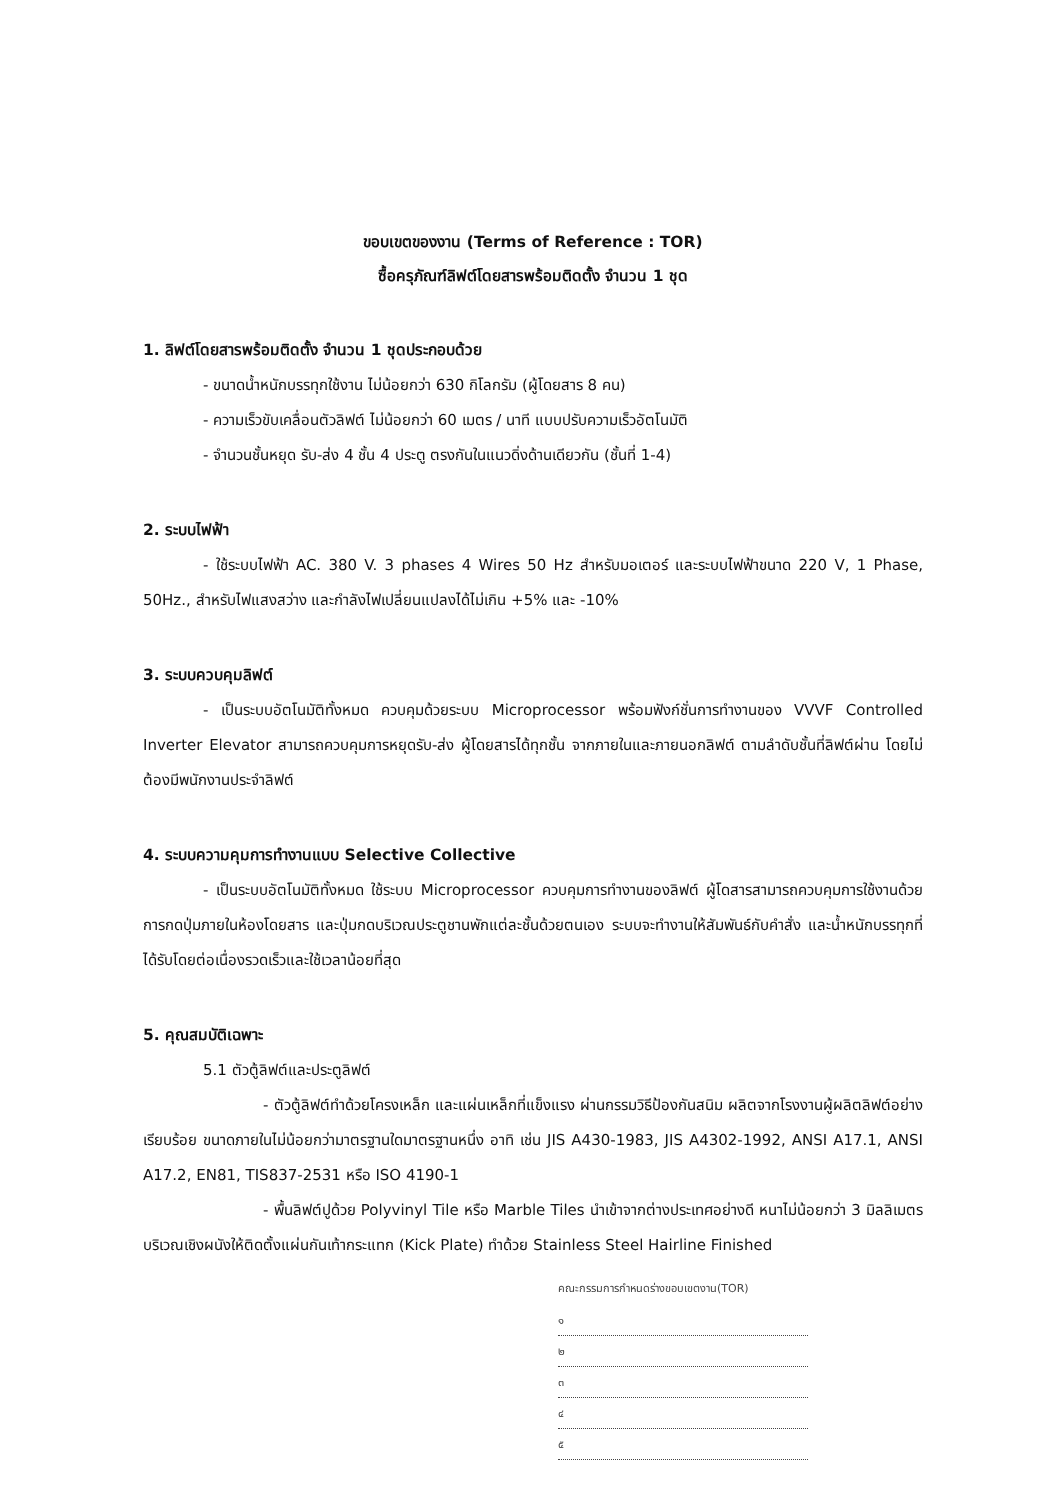ขอบเขตของงาน (Terms of Reference : TOR)
ซื้อครุภัณฑ์ลิฟต์โดยสารพร้อมติดตั้ง จำนวน 1 ชุด
1. ลิฟต์โดยสารพร้อมติดตั้ง จำนวน 1 ชุดประกอบด้วย
- ขนาดน้ำหนักบรรทุกใช้งาน ไม่น้อยกว่า 630 กิโลกรัม (ผู้โดยสาร 8 คน)
- ความเร็วขับเคลื่อนตัวลิฟต์ ไม่น้อยกว่า 60 เมตร / นาที แบบปรับความเร็วอัตโนมัติ
- จำนวนชั้นหยุด รับ-ส่ง 4 ชั้น 4 ประตู ตรงกันในแนวดิ่งด้านเดียวกัน (ชั้นที่ 1-4)
2. ระบบไฟฟ้า
- ใช้ระบบไฟฟ้า AC. 380 V. 3 phases 4 Wires 50 Hz สำหรับมอเตอร์ และระบบไฟฟ้าขนาด 220 V, 1 Phase, 50Hz., สำหรับไฟแสงสว่าง และกำลังไฟเปลี่ยนแปลงได้ไม่เกิน +5% และ -10%
3. ระบบควบคุมลิฟต์
- เป็นระบบอัตโนมัติทั้งหมด ควบคุมด้วยระบบ Microprocessor พร้อมฟังก์ชั่นการทำงานของ VVVF Controlled Inverter Elevator สามารถควบคุมการหยุดรับ-ส่ง ผู้โดยสารได้ทุกชั้น จากภายในและภายนอกลิฟต์ ตามลำดับชั้นที่ลิฟต์ผ่าน โดยไม่ต้องมีพนักงานประจำลิฟต์
4. ระบบความคุมการทำงานแบบ Selective Collective
- เป็นระบบอัตโนมัติทั้งหมด ใช้ระบบ Microprocessor ควบคุมการทำงานของลิฟต์ ผู้โดสารสามารถควบคุมการใช้งานด้วยการกดปุ่มภายในห้องโดยสาร และปุ่มกดบริเวณประตูชานพักแต่ละชั้นด้วยตนเอง ระบบจะทำงานให้สัมพันธ์กับคำสั่ง และน้ำหนักบรรทุกที่ได้รับโดยต่อเนื่องรวดเร็วและใช้เวลาน้อยที่สุด
5. คุณสมบัติเฉพาะ
5.1 ตัวตู้ลิฟต์และประตูลิฟต์
- ตัวตู้ลิฟต์ทำด้วยโครงเหล็ก และแผ่นเหล็กที่แข็งแรง ผ่านกรรมวิธีป้องกันสนิม ผลิตจากโรงงานผู้ผลิตลิฟต์อย่างเรียบร้อย ขนาดภายในไม่น้อยกว่ามาตรฐานใดมาตรฐานหนึ่ง อาทิ เช่น JIS A430-1983, JIS A4302-1992, ANSI A17.1, ANSI A17.2, EN81, TIS837-2531 หรือ ISO 4190-1
- พื้นลิฟต์ปูด้วย Polyvinyl Tile หรือ Marble Tiles นำเข้าจากต่างประเทศอย่างดี หนาไม่น้อยกว่า 3 มิลลิเมตร บริเวณเชิงผนังให้ติดตั้งแผ่นกันเท้ากระแทก (Kick Plate) ทำด้วย Stainless Steel Hairline Finished
คณะกรรมการกำหนดร่างขอบเขตงาน(TOR)
๑
๒
๓
๔
๕